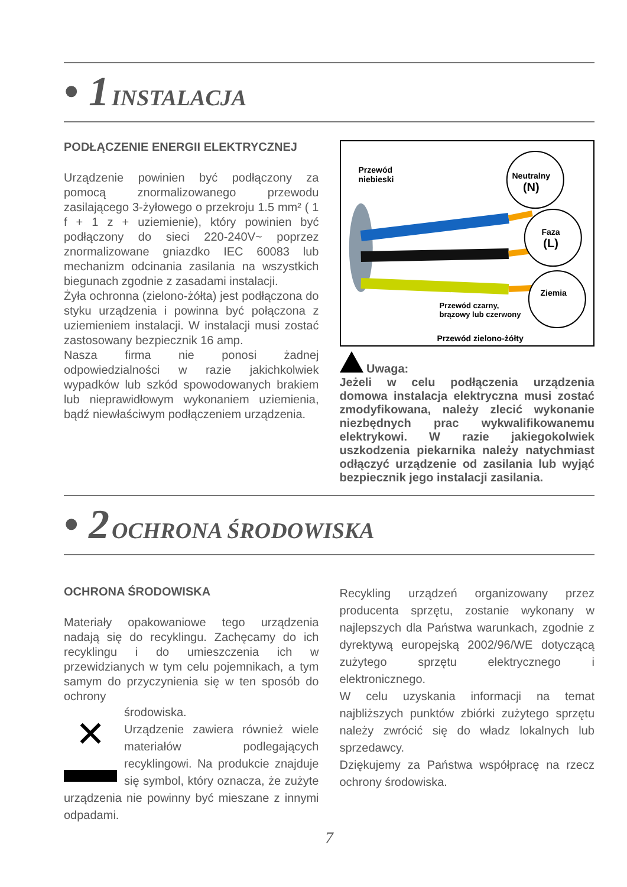• 1 INSTALACJA
PODŁĄCZENIE ENERGII ELEKTRYCZNEJ
Urządzenie powinien być podłączony za pomocą znormalizowanego przewodu zasilającego 3-żyłowego o przekroju 1.5 mm² ( 1 f + 1 z + uziemienie), który powinien być podłączony do sieci 220-240V~ poprzez znormalizowane gniazdko IEC 60083 lub mechanizm odcinania zasilania na wszystkich biegunach zgodnie z zasadami instalacji.
Żyła ochronna (zielono-żółta) jest podłączona do styku urządzenia i powinna być połączona z uziemieniem instalacji. W instalacji musi zostać zastosowany bezpiecznik 16 amp.
Nasza firma nie ponosi żadnej odpowiedzialności w razie jakichkolwiek wypadków lub szkód spowodowanych brakiem lub nieprawidłowym wykonaniem uziemienia, bądź niewłaściwym podłączeniem urządzenia.
Przewód
niebieski
Neutralny
(N)
Faza
(L)
Ziemia
Przewód czarny,
brązowy lub czerwony
Przewód zielono-żółty
Uwaga:
Jeżeli w celu podłączenia urządzenia domowa instalacja elektryczna musi zostać zmodyfikowana, należy zlecić wykonanie niezbędnych prac wykwalifikowanemu elektrykowi. W razie jakiegokolwiek uszkodzenia piekarnika należy natychmiast odłączyć urządzenie od zasilania lub wyjąć bezpiecznik jego instalacji zasilania.
• 2 OCHRONA ŚRODOWISKA
OCHRONA ŚRODOWISKA
Materiały opakowaniowe tego urządzenia nadają się do recyklingu. Zachęcamy do ich recyklingu i do umieszczenia ich w przewidzianych w tym celu pojemnikach, a tym samym do przyczynienia się w ten sposób do ochrony
✕
środowiska.
Urządzenie zawiera również wiele materiałów podlegających recyklingowi. Na produkcie znajduje się symbol, który oznacza, że zużyte urządzenia nie powinny być mieszane z innymi odpadami.
Recykling urządzeń organizowany przez producenta sprzętu, zostanie wykonany w najlepszych dla Państwa warunkach, zgodnie z dyrektywą europejską 2002/96/WE dotyczącą zużytego sprzętu elektrycznego i elektronicznego.
W celu uzyskania informacji na temat najbliższych punktów zbiórki zużytego sprzętu należy zwrócić się do władz lokalnych lub sprzedawcy.
Dziękujemy za Państwa współpracę na rzecz ochrony środowiska.
7